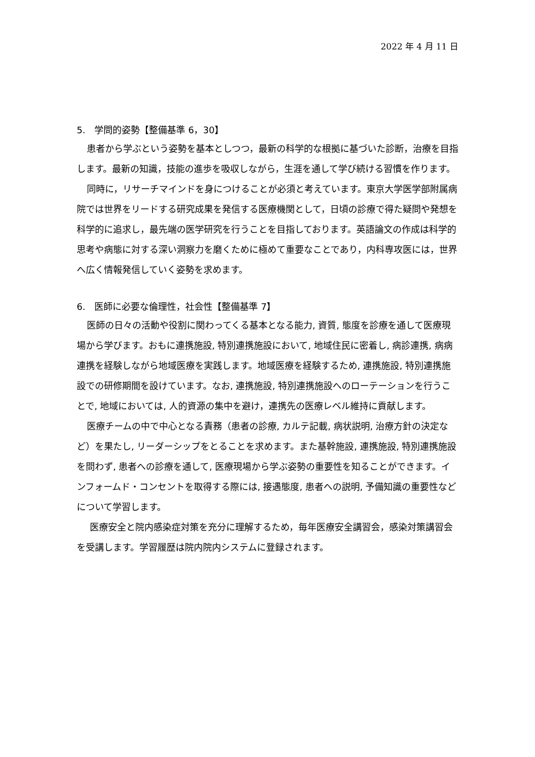2022 年 4 月 11 日
5.　学問的姿勢【整備基準 6，30】
患者から学ぶという姿勢を基本としつつ，最新の科学的な根拠に基づいた診断，治療を目指します。最新の知識，技能の進歩を吸収しながら，生涯を通して学び続ける習慣を作ります。
同時に，リサーチマインドを身につけることが必須と考えています。東京大学医学部附属病院では世界をリードする研究成果を発信する医療機関として，日頃の診療で得た疑問や発想を科学的に追求し，最先端の医学研究を行うことを目指しております。英語論文の作成は科学的思考や病態に対する深い洞察力を磨くために極めて重要なことであり，内科専攻医には，世界へ広く情報発信していく姿勢を求めます。
6.　医師に必要な倫理性，社会性【整備基準 7】
医師の日々の活動や役割に関わってくる基本となる能力, 資質, 態度を診療を通して医療現場から学びます。おもに連携施設, 特別連携施設において, 地域住民に密着し, 病診連携, 病病連携を経験しながら地域医療を実践します。地域医療を経験するため, 連携施設, 特別連携施設での研修期間を設けています。なお, 連携施設, 特別連携施設へのローテーションを行うことで, 地域においては, 人的資源の集中を避け，連携先の医療レベル維持に貢献します。
医療チームの中で中心となる責務（患者の診療, カルテ記載, 病状説明, 治療方針の決定など）を果たし, リーダーシップをとることを求めます。また基幹施設, 連携施設, 特別連携施設を問わず, 患者への診療を通して, 医療現場から学ぶ姿勢の重要性を知ることができます。インフォームド・コンセントを取得する際には, 接遇態度, 患者への説明, 予備知識の重要性などについて学習します。
医療安全と院内感染症対策を充分に理解するため，毎年医療安全講習会，感染対策講習会を受講します。学習履歴は院内院内システムに登録されます。